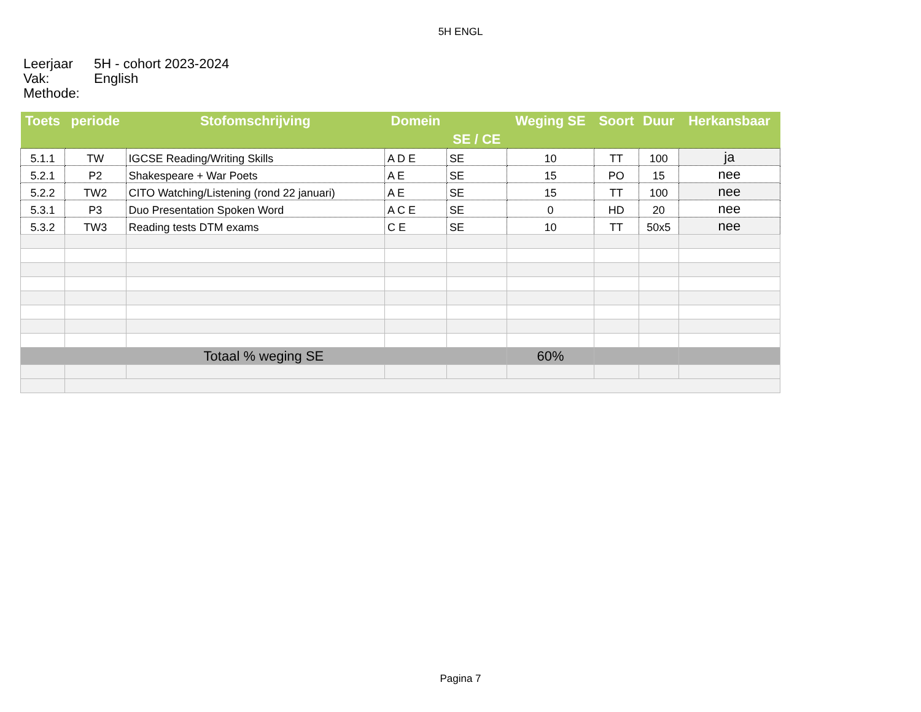5H ENGL
Leerjaar 5H - cohort 2023-2024
Vak: English
Methode:
| Toets | periode | Stofomschrijving | Domein | SE / CE | Weging SE | Soort | Duur | Herkansbaar |
| --- | --- | --- | --- | --- | --- | --- | --- | --- |
| 5.1.1 | TW | IGCSE Reading/Writing Skills | A D E | SE | 10 | TT | 100 | ja |
| 5.2.1 | P2 | Shakespeare + War Poets | A E | SE | 15 | PO | 15 | nee |
| 5.2.2 | TW2 | CITO Watching/Listening (rond 22 januari) | A E | SE | 15 | TT | 100 | nee |
| 5.3.1 | P3 | Duo Presentation Spoken Word | A C E | SE | 0 | HD | 20 | nee |
| 5.3.2 | TW3 | Reading tests DTM exams | C E | SE | 10 | TT | 50x5 | nee |
| Totaal % weging SE | | | | | 60% | | | |
Pagina 7